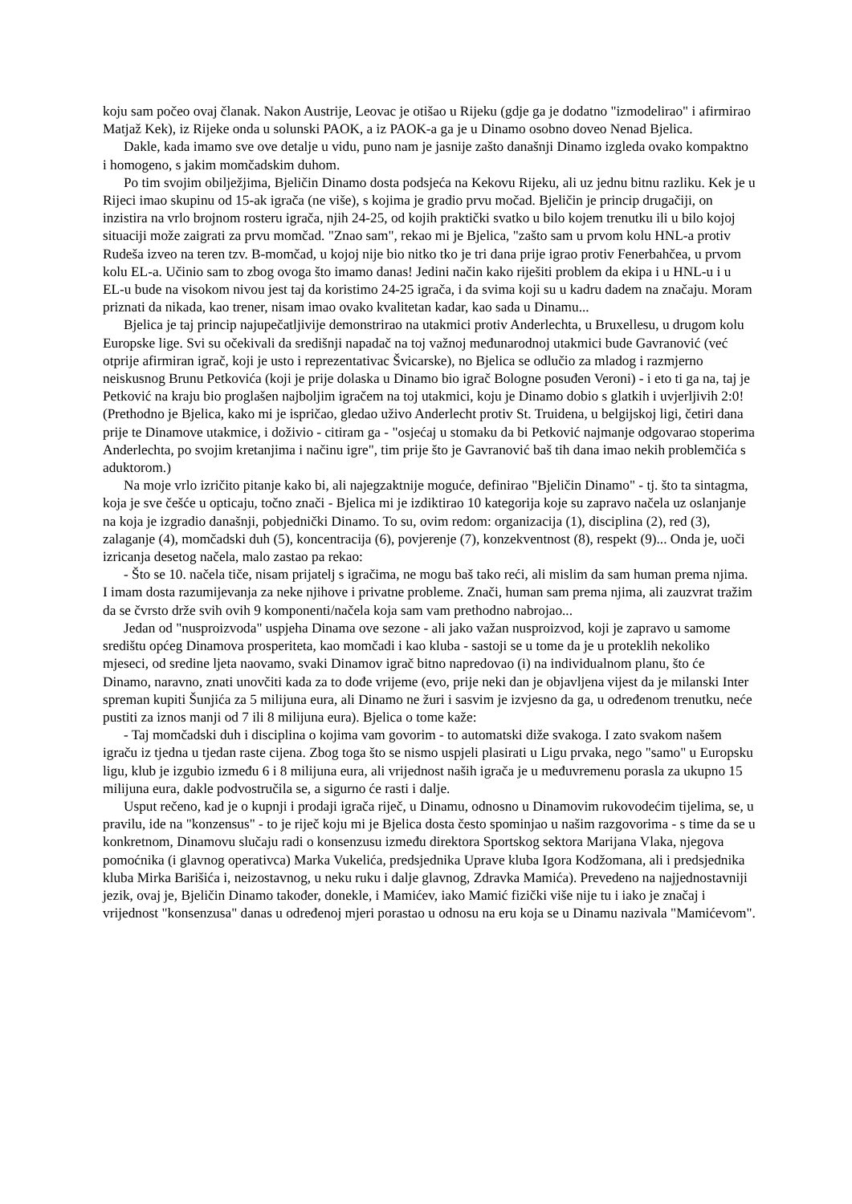koju sam počeo ovaj članak. Nakon Austrije, Leovac je otišao u Rijeku (gdje ga je dodatno "izmodelirao" i afirmirao Matjaž Kek), iz Rijeke onda u solunski PAOK, a iz PAOK-a ga je u Dinamo osobno doveo Nenad Bjelica.
Dakle, kada imamo sve ove detalje u vidu, puno nam je jasnije zašto današnji Dinamo izgleda ovako kompaktno i homogeno, s jakim momčadskim duhom.
Po tim svojim obilježjima, Bjeličin Dinamo dosta podsjeća na Kekovu Rijeku, ali uz jednu bitnu razliku. Kek je u Rijeci imao skupinu od 15-ak igrača (ne više), s kojima je gradio prvu močad. Bjeličin je princip drugačiji, on inzistira na vrlo brojnom rosteru igrača, njih 24-25, od kojih praktički svatko u bilo kojem trenutku ili u bilo kojoj situaciji može zaigrati za prvu momčad. "Znao sam", rekao mi je Bjelica, "zašto sam u prvom kolu HNL-a protiv Rudeša izveo na teren tzv. B-momčad, u kojoj nije bio nitko tko je tri dana prije igrao protiv Fenerbahčea, u prvom kolu EL-a. Učinio sam to zbog ovoga što imamo danas! Jedini način kako riješiti problem da ekipa i u HNL-u i u EL-u bude na visokom nivou jest taj da koristimo 24-25 igrača, i da svima koji su u kadru dadem na značaju. Moram priznati da nikada, kao trener, nisam imao ovako kvalitetan kadar, kao sada u Dinamu...
Bjelica je taj princip najupečatljivije demonstrirao na utakmici protiv Anderlechta, u Bruxellesu, u drugom kolu Europske lige. Svi su očekivali da središnji napadač na toj važnoj međunarodnoj utakmici bude Gavranović (već otprije afirmiran igrač, koji je usto i reprezentativac Švicarske), no Bjelica se odlučio za mladog i razmjerno neiskusnog Brunu Petkovića (koji je prije dolaska u Dinamo bio igrač Bologne posuđen Veroni) - i eto ti ga na, taj je Petković na kraju bio proglašen najboljim igračem na toj utakmici, koju je Dinamo dobio s glatkih i uvjerljivih 2:0! (Prethodno je Bjelica, kako mi je ispričao, gledao uživo Anderlecht protiv St. Truidena, u belgijskoj ligi, četiri dana prije te Dinamove utakmice, i doživio - citiram ga - "osjećaj u stomaku da bi Petković najmanje odgovarao stoperima Anderlechta, po svojim kretanjima i načinu igre", tim prije što je Gavranović baš tih dana imao nekih problemčića s aduktorom.)
Na moje vrlo izričito pitanje kako bi, ali najegzaktnije moguće, definirao "Bjeličin Dinamo" - tj. što ta sintagma, koja je sve češće u opticaju, točno znači - Bjelica mi je izdiktirao 10 kategorija koje su zapravo načela uz oslanjanje na koja je izgradio današnji, pobjednički Dinamo. To su, ovim redom: organizacija (1), disciplina (2), red (3), zalaganje (4), momčadski duh (5), koncentracija (6), povjerenje (7), konzekventnost (8), respekt (9)... Onda je, uoči izricanja desetog načela, malo zastao pa rekao:
- Što se 10. načela tiče, nisam prijatelj s igračima, ne mogu baš tako reći, ali mislim da sam human prema njima. I imam dosta razumijevanja za neke njihove i privatne probleme. Znači, human sam prema njima, ali zauzvrat tražim da se čvrsto drže svih ovih 9 komponenti/načela koja sam vam prethodno nabrojao...
Jedan od "nusproizvoda" uspjeha Dinama ove sezone - ali jako važan nusproizvod, koji je zapravo u samome središtu općeg Dinamova prosperiteta, kao momčadi i kao kluba - sastoji se u tome da je u proteklih nekoliko mjeseci, od sredine ljeta naovamo, svaki Dinamov igrač bitno napredovao (i) na individualnom planu, što će Dinamo, naravno, znati unovčiti kada za to dođe vrijeme (evo, prije neki dan je objavljena vijest da je milanski Inter spreman kupiti Šunjića za 5 milijuna eura, ali Dinamo ne žuri i sasvim je izvjesno da ga, u određenom trenutku, neće pustiti za iznos manji od 7 ili 8 milijuna eura). Bjelica o tome kaže:
- Taj momčadski duh i disciplina o kojima vam govorim - to automatski diže svakoga. I zato svakom našem igraču iz tjedna u tjedan raste cijena. Zbog toga što se nismo uspjeli plasirati u Ligu prvaka, nego "samo" u Europsku ligu, klub je izgubio između 6 i 8 milijuna eura, ali vrijednost naših igrača je u međuvremenu porasla za ukupno 15 milijuna eura, dakle podvostručila se, a sigurno će rasti i dalje.
Usput rečeno, kad je o kupnji i prodaji igrača riječ, u Dinamu, odnosno u Dinamovim rukovodećim tijelima, se, u pravilu, ide na "konzensus" - to je riječ koju mi je Bjelica dosta često spominjao u našim razgovorima - s time da se u konkretnom, Dinamovu slučaju radi o konsenzusu između direktora Sportskog sektora Marijana Vlaka, njegova pomoćnika (i glavnog operativca) Marka Vukelića, predsjednika Uprave kluba Igora Kodžomana, ali i predsjednika kluba Mirka Barišića i, neizostavnog, u neku ruku i dalje glavnog, Zdravka Mamića). Prevedeno na najjednostavniji jezik, ovaj je, Bjeličin Dinamo također, donekle, i Mamićev, iako Mamić fizički više nije tu i iako je značaj i vrijednost "konsenzusa" danas u određenoj mjeri porastao u odnosu na eru koja se u Dinamu nazivala "Mamićevom".